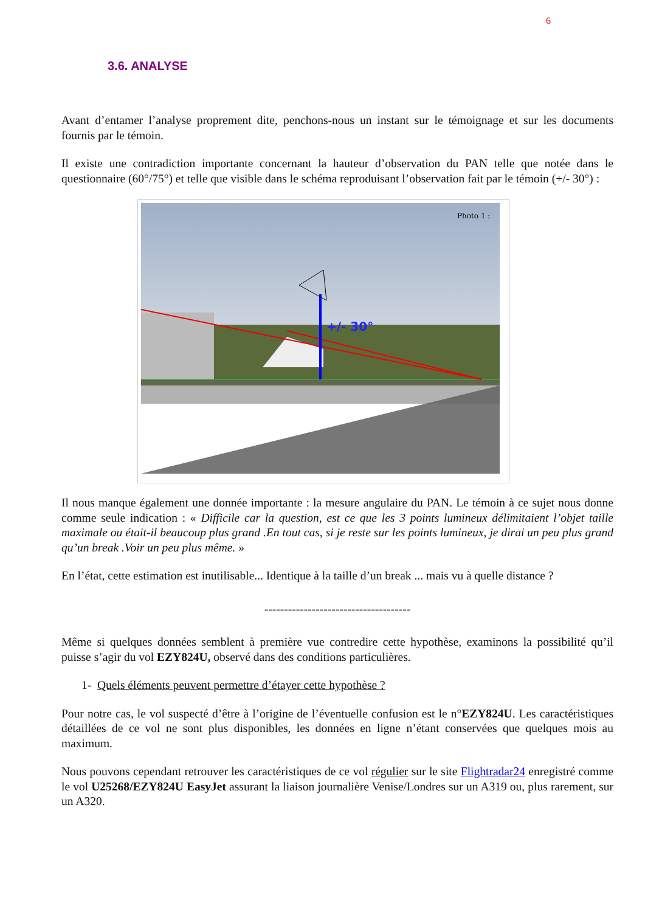6
3.6. ANALYSE
Avant d’entamer l’analyse proprement dite, penchons-nous un instant sur le témoignage et sur les documents fournis par le témoin.
Il existe une contradiction importante concernant la hauteur d’observation du PAN telle que notée dans le questionnaire (60°/75°) et telle que visible dans le schéma reproduisant l’observation fait par le témoin (+/- 30°) :
+/- 30°
Photo 1 :
Il nous manque également une donnée importante : la mesure angulaire du PAN. Le témoin à ce sujet nous donne comme seule indication : « Difficile car la question, est ce que les 3 points lumineux délimitaient l’objet taille maximale ou était-il beaucoup plus grand .En tout cas, si je reste sur les points lumineux, je dirai un peu plus grand qu’un break .Voir un peu plus même. »
En l’état, cette estimation est inutilisable... Identique à la taille d’un break ... mais vu à quelle distance ?
-------------------------------------
Même si quelques données semblent à première vue contredire cette hypothèse, examinons la possibilité qu’il puisse s’agir du vol EZY824U, observé dans des conditions particulières.
1- Quels éléments peuvent permettre d’étayer cette hypothèse ?
Pour notre cas, le vol suspecté d’être à l’origine de l’éventuelle confusion est le n°EZY824U. Les caractéristiques détaillées de ce vol ne sont plus disponibles, les données en ligne n’étant conservées que quelques mois au maximum.
Nous pouvons cependant retrouver les caractéristiques de ce vol régulier sur le site Flightradar24 enregistré comme le vol U25268/EZY824U EasyJet assurant la liaison journalière Venise/Londres sur un A319 ou, plus rarement, sur un A320.